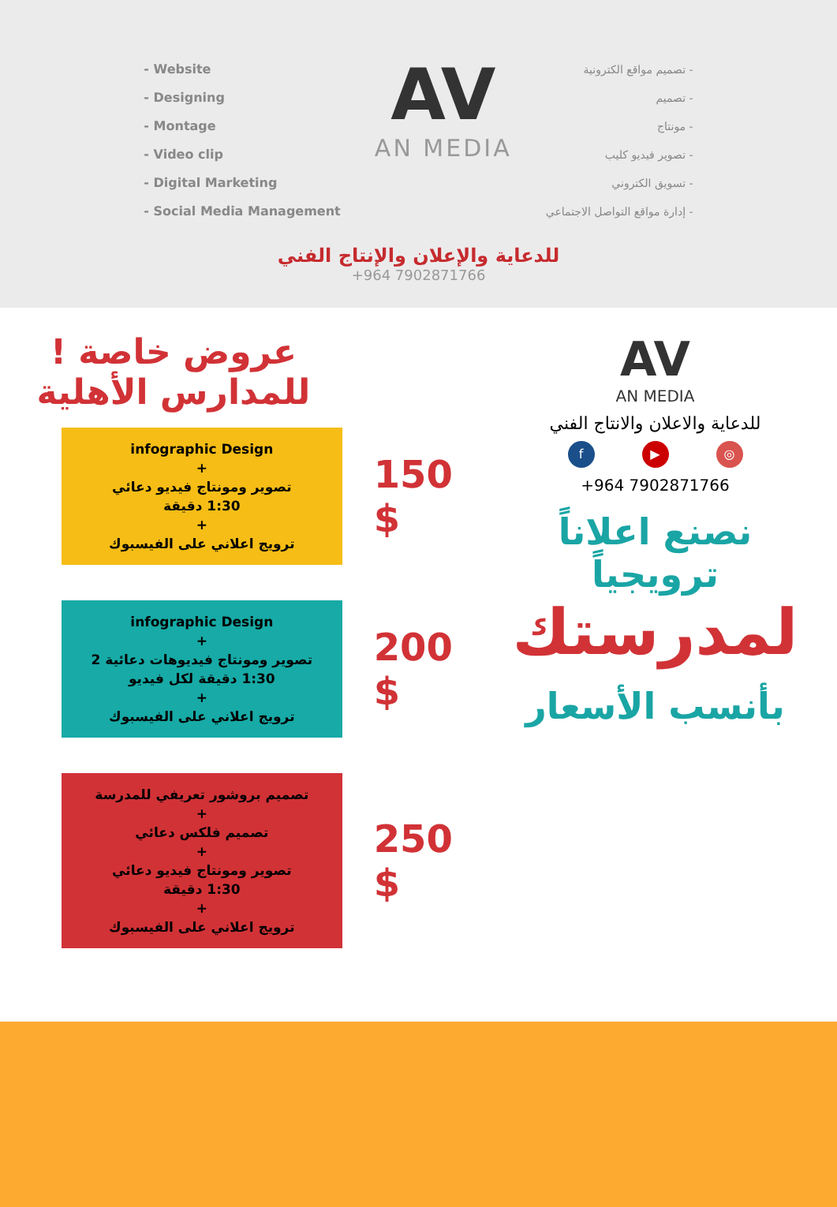- Website
- Designing
- Montage
- Video clip
- Digital Marketing
- Social Media Management
AV
AN MEDIA
- تصميم مواقع الكترونية
- تصميم
- مونتاج
- تصوير فيديو كليب
- تسويق الكتروني
- إدارة مواقع التواصل الاجتماعي
للدعاية والإعلان والإنتاج الفني
+964 7902871766
عروض خاصة !
للمدارس الأهلية
infographic Design
+
تصوير ومونتاج فيديو دعائي
1:30 دقيقة
+
ترويج اعلاني على الفيسبوك
150 $
infographic Design
+
تصوير ومونتاج فيديوهات دعائية 2
1:30 دقيقة لكل فيديو
+
ترويج اعلاني على الفيسبوك
200 $
تصميم بروشور تعريفي للمدرسة
+
تصميم فلكس دعائي
+
تصوير ومونتاج فيديو دعائي
1:30 دقيقة
+
ترويج اعلاني على الفيسبوك
250 $
AV
AN MEDIA
للدعاية والاعلان والانتاج الفني
◎ ▶ f
+964 7902871766
نصنع اعلاناً ترويجياً
لمدرستك
بأنسب الأسعار